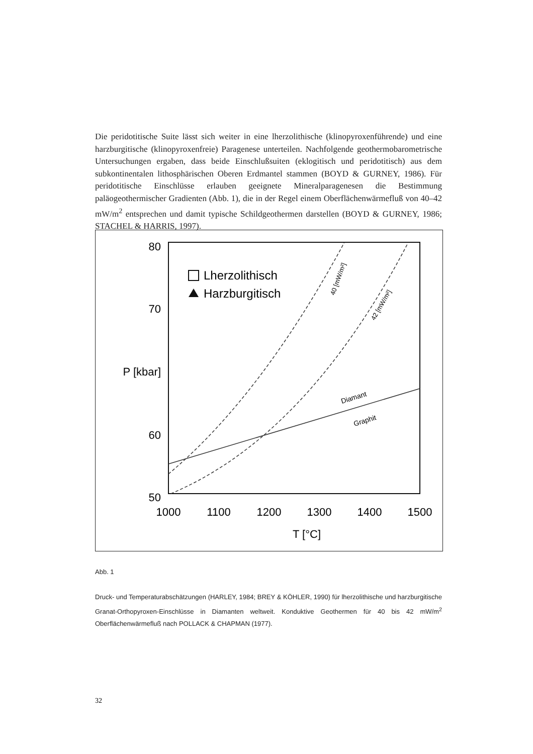Die peridotitische Suite lässt sich weiter in eine lherzolithische (klinopyroxenführende) und eine harzburgitische (klinopyroxenfreie) Paragenese unterteilen. Nachfolgende geothermobarometrische Untersuchungen ergaben, dass beide Einschlußsuiten (eklogitisch und peridotitisch) aus dem subkontinentalen lithosphärischen Oberen Erdmantel stammen (BOYD & GURNEY, 1986). Für peridotitische Einschlüsse erlauben geeignete Mineralparagenesen die Bestimmung paläogeothermischer Gradienten (Abb. 1), die in der Regel einem Oberflächenwärmefluß von 40–42 mW/m<sup>2</sup> entsprechen und damit typische Schildgeothermen darstellen (BOYD & GURNEY, 1986; STACHEL & HARRIS, 1997).
80
70
P [kbar]
60
50
1000
1100
1200
1300
1400
1500
T [°C]
Lherzolithisch
Harzburgitisch
Diamant
Graphit
40 [mW/m²]
42 [mW/m²]
Abb. 1
Druck- und Temperaturabschätzungen (HARLEY, 1984; BREY & KÖHLER, 1990) für lherzolithische und harzburgitische Granat-Orthopyroxen-Einschlüsse in Diamanten weltweit. Konduktive Geothermen für 40 bis 42 mW/m<sup>2</sup> Oberflächenwärmefluß nach POLLACK & CHAPMAN (1977).
32